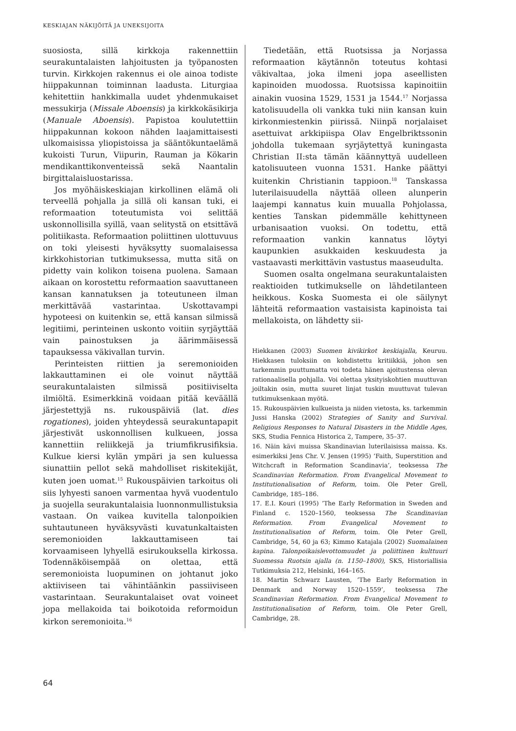KESKIAJAN NÄKIJÖITÄ JA UNEKSIJOITA
suosiosta, sillä kirkkoja rakennettiin seurakuntalaisten lahjoitusten ja työpanosten turvin. Kirkkojen rakennus ei ole ainoa todiste hiippakunnan toiminnan laadusta. Liturgiaa kehitettiin hankkimalla uudet yhdenmukaiset messukirja (Missale Aboensis) ja kirkkokäsikirja (Manuale Aboensis). Papistoa koulutettiin hiippakunnan kokoon nähden laajamittaisesti ulkomaisissa yliopistoissa ja sääntökuntaelämä kukoisti Turun, Viipurin, Rauman ja Kökarin mendikanttikonventeissä sekä Naantalin birgittalaisluostarissa.
Jos myöhäiskeskiajan kirkollinen elämä oli terveellä pohjalla ja sillä oli kansan tuki, ei reformaation toteutumista voi selittää uskonnollisilla syillä, vaan selitystä on etsittävä politiikasta. Reformaation poliittinen ulottuvuus on toki yleisesti hyväksytty suomalaisessa kirkkohistorian tutkimuksessa, mutta sitä on pidetty vain kolikon toisena puolena. Samaan aikaan on korostettu reformaation saavuttaneen kansan kannatuksen ja toteutuneen ilman merkittävää vastarintaa. Uskottavampi hypoteesi on kuitenkin se, että kansan silmissä legitiimi, perinteinen uskonto voitiin syrjäyttää vain painostuksen ja äärimmäisessä tapauksessa väkivallan turvin.
Perinteisten riittien ja seremonioiden lakkauttaminen ei ole voinut näyttää seurakuntalaisten silmissä positiiviselta ilmiöltä. Esimerkkinä voidaan pitää keväällä järjestettyjä ns. rukouspäiviä (lat. dies rogationes), joiden yhteydessä seurakuntapapit järjestivät uskonnollisen kulkueen, jossa kannettiin reliikkejä ja triumfikrusifiksia. Kulkue kiersi kylän ympäri ja sen kuluessa siunattiin pellot sekä mahdolliset riskitekijät, kuten joen uomat.<sup>15</sup> Rukouspäivien tarkoitus oli siis lyhyesti sanoen varmentaa hyvä vuodentulo ja suojella seurakuntalaisia luonnonmullistuksia vastaan. On vaikea kuvitella talonpoikien suhtautuneen hyväksyvästi kuvatunkaltaisten seremonioiden lakkauttamiseen tai korvaamiseen lyhyellä esirukouksella kirkossa. Todennäköisempää on olettaa, että seremonioista luopuminen on johtanut joko aktiiviseen tai vähintäänkin passiiviseen vastarintaan. Seurakuntalaiset ovat voineet jopa mellakoida tai boikotoida reformoidun kirkon seremonioita.<sup>16</sup>
Tiedetään, että Ruotsissa ja Norjassa reformaation käytännön toteutus kohtasi väkivaltaa, joka ilmeni jopa aseellisten kapinoiden muodossa. Ruotsissa kapinoitiin ainakin vuosina 1529, 1531 ja 1544.<sup>17</sup> Norjassa katolisuudella oli vankka tuki niin kansan kuin kirkonmiestenkin piirissä. Niinpä norjalaiset asettuivat arkkipiispa Olav Engelbriktssonin johdolla tukemaan syrjäytettyä kuningasta Christian II:sta tämän käännyttyä uudelleen katolisuuteen vuonna 1531. Hanke päättyi kuitenkin Christianin tappioon.<sup>18</sup> Tanskassa luterilaisuudella näyttää olleen alunperin laajempi kannatus kuin muualla Pohjolassa, kenties Tanskan pidemmälle kehittyneen urbanisaation vuoksi. On todettu, että reformaation vankin kannatus löytyi kaupunkien asukkaiden keskuudesta ja vastaavasti merkittävin vastustus maaseudulta.
Suomen osalta ongelmana seurakuntalaisten reaktioiden tutkimukselle on lähdetilanteen heikkous. Koska Suomesta ei ole säilynyt lähteitä reformaation vastaisista kapinoista tai mellakoista, on lähdetty sii-
Hiekkanen (2003) Suomen kivikirkot keskiajalla, Keuruu. Hiekkasen tuloksiin on kohdistettu kritiikkiä, johon sen tarkemmin puuttumatta voi todeta hänen ajoitustensa olevan rationaalisella pohjalla. Voi olettaa yksityiskohtien muuttuvan joiltakin osin, mutta suuret linjat tuskin muuttuvat tulevan tutkimuksenkaan myötä.
15. Rukouspäivien kulkueista ja niiden vietosta, ks. tarkemmin Jussi Hanska (2002) Strategies of Sanity and Survival. Religious Responses to Natural Disasters in the Middle Ages, SKS, Studia Fennica Historica 2, Tampere, 35–37.
16. Näin kävi muissa Skandinavian luterilaisissa maissa. Ks. esimerkiksi Jens Chr. V. Jensen (1995) ’Faith, Superstition and Witchcraft in Reformation Scandinavia’, teoksessa The Scandinavian Reformation. From Evangelical Movement to Institutionalisation of Reform, toim. Ole Peter Grell, Cambridge, 185–186.
17. E.I. Kouri (1995) ’The Early Reformation in Sweden and Finland c. 1520–1560, teoksessa The Scandinavian Reformation. From Evangelical Movement to Institutionalisation of Reform, toim. Ole Peter Grell, Cambridge, 54, 60 ja 63; Kimmo Katajala (2002) Suomalainen kapina. Talonpoikaislevottomuudet ja poliittinen kulttuuri Suomessa Ruotsin ajalla (n. 1150–1800), SKS, Historiallisia Tutkimuksia 212, Helsinki, 164–165.
18. Martin Schwarz Lausten, ’The Early Reformation in Denmark and Norway 1520–1559’, teoksessa The Scandinavian Reformation. From Evangelical Movement to Institutionalisation of Reform, toim. Ole Peter Grell, Cambridge, 28.
64